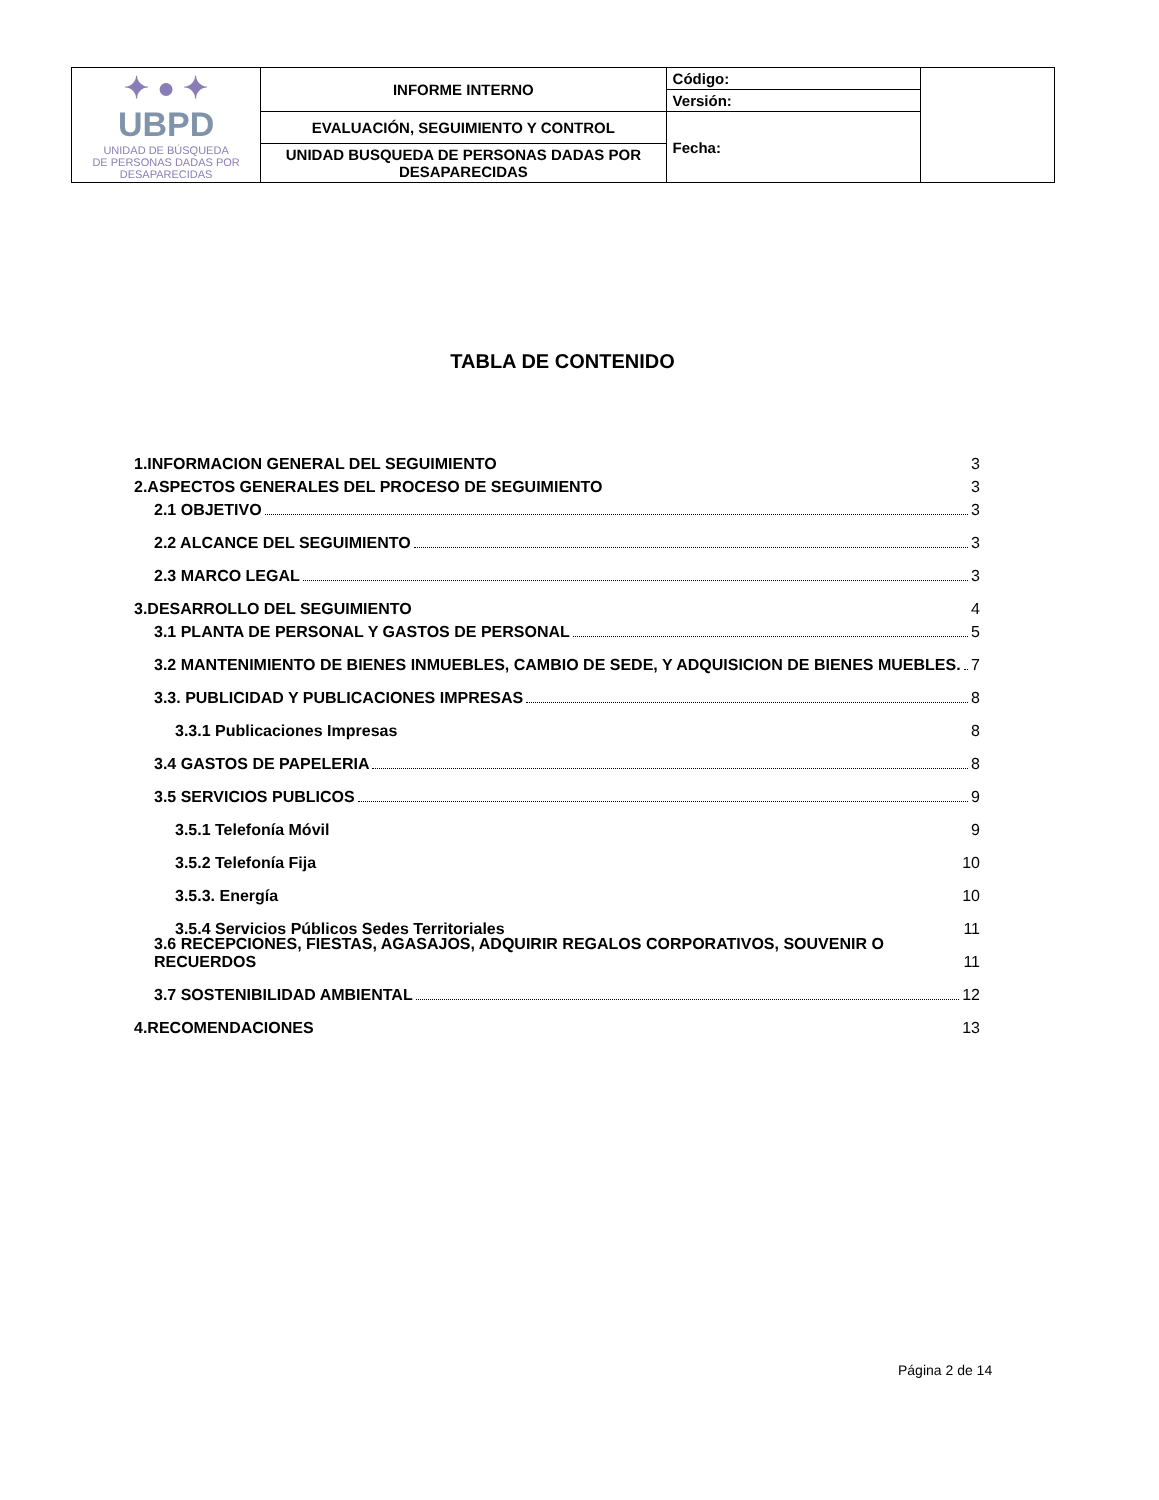| ✦ ● ✦ UBPD UNIDAD DE BÚSQUEDA DE PERSONAS DADAS POR DESAPARECIDAS | INFORME INTERNO | Código: | |
| | | Versión: | |
| | EVALUACIÓN, SEGUIMIENTO Y CONTROL | Fecha: | |
| | UNIDAD BUSQUEDA DE PERSONAS DADAS POR DESAPARECIDAS | | |
TABLA DE CONTENIDO
1.INFORMACION GENERAL DEL SEGUIMIENTO 3
2.ASPECTOS GENERALES DEL PROCESO DE SEGUIMIENTO 3
2.1 OBJETIVO 3
2.2 ALCANCE DEL SEGUIMIENTO 3
2.3 MARCO LEGAL 3
3.DESARROLLO DEL SEGUIMIENTO 4
3.1 PLANTA DE PERSONAL Y GASTOS DE PERSONAL 5
3.2 MANTENIMIENTO DE BIENES INMUEBLES, CAMBIO DE SEDE, Y ADQUISICION DE BIENES MUEBLES. 7
3.3. PUBLICIDAD Y PUBLICACIONES IMPRESAS 8
3.3.1 Publicaciones Impresas 8
3.4 GASTOS DE PAPELERIA 8
3.5 SERVICIOS PUBLICOS 9
3.5.1 Telefonía Móvil 9
3.5.2 Telefonía Fija 10
3.5.3. Energía 10
3.5.4 Servicios Públicos Sedes Territoriales 11
3.6 RECEPCIONES, FIESTAS, AGASAJOS, ADQUIRIR REGALOS CORPORATIVOS, SOUVENIR O RECUERDOS 11
3.7 SOSTENIBILIDAD AMBIENTAL 12
4.RECOMENDACIONES 13
Página 2 de 14